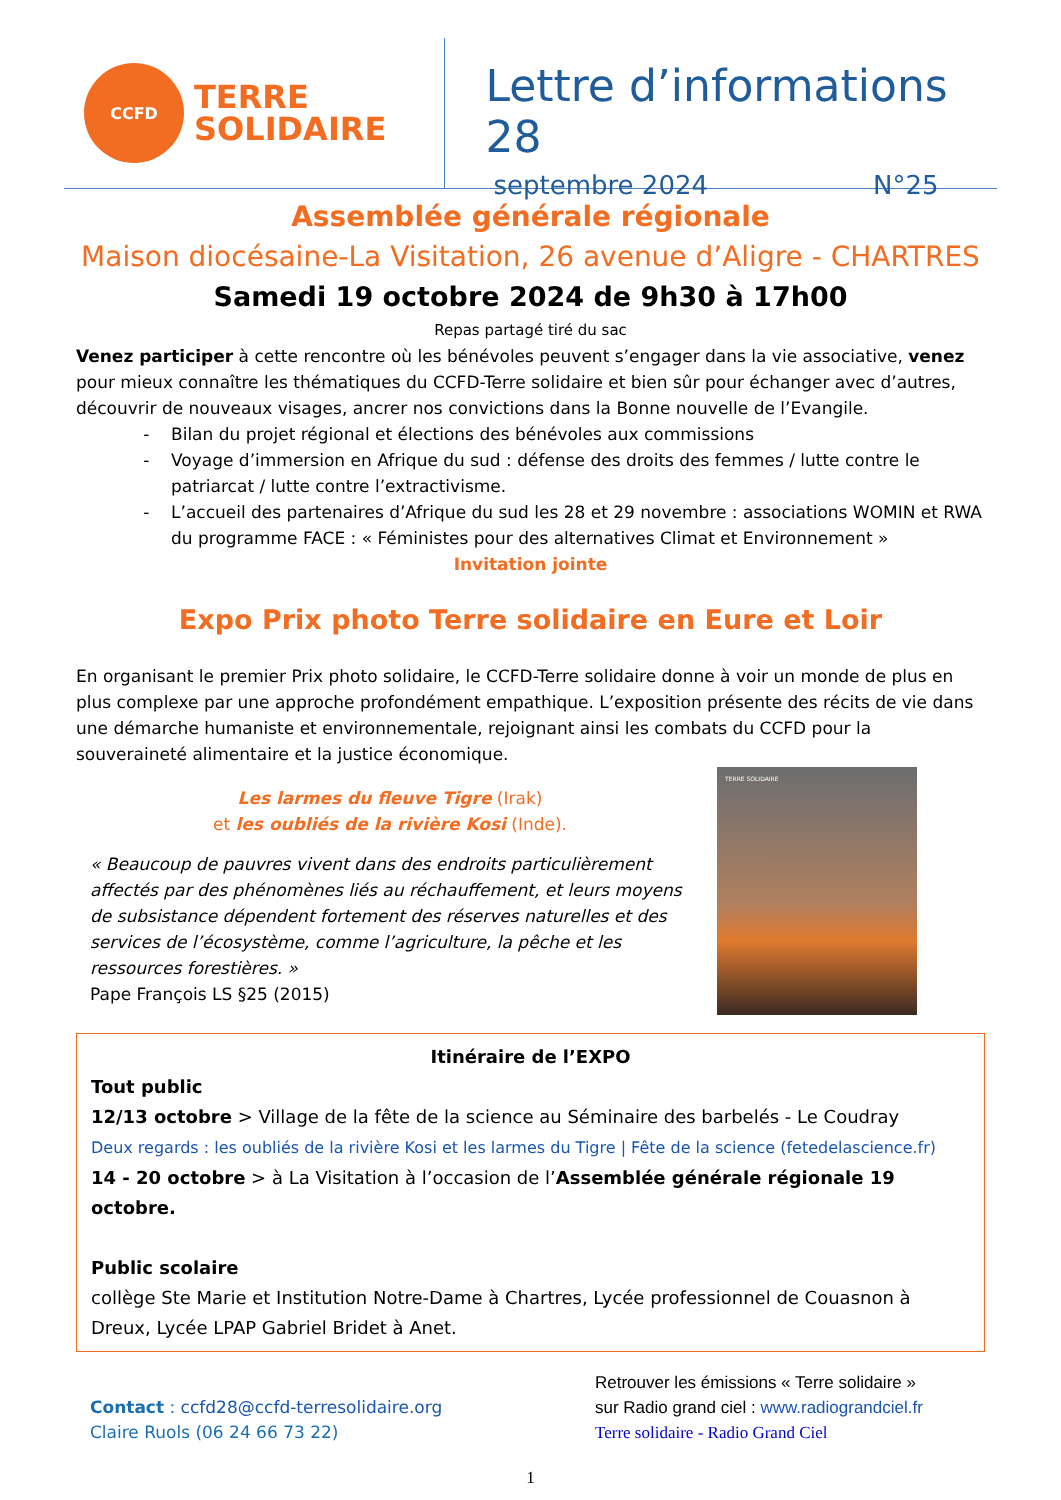CCFD
TERRE
SOLIDAIRE
Lettre d’informations 28
septembre 2024 N°25
Assemblée générale régionale
Maison diocésaine-La Visitation, 26 avenue d’Aligre - CHARTRES
Samedi 19 octobre 2024 de 9h30 à 17h00
Repas partagé tiré du sac
Venez participer à cette rencontre où les bénévoles peuvent s’engager dans la vie associative, venez pour mieux connaître les thématiques du CCFD-Terre solidaire et bien sûr pour échanger avec d’autres, découvrir de nouveaux visages, ancrer nos convictions dans la Bonne nouvelle de l’Evangile.
Bilan du projet régional et élections des bénévoles aux commissions
Voyage d’immersion en Afrique du sud : défense des droits des femmes / lutte contre le patriarcat / lutte contre l’extractivisme.
L’accueil des partenaires d’Afrique du sud les 28 et 29 novembre : associations WOMIN et RWA du programme FACE : « Féministes pour des alternatives Climat et Environnement »
Invitation jointe
Expo Prix photo Terre solidaire en Eure et Loir
En organisant le premier Prix photo solidaire, le CCFD-Terre solidaire donne à voir un monde de plus en plus complexe par une approche profondément empathique. L’exposition présente des récits de vie dans une démarche humaniste et environnementale, rejoignant ainsi les combats du CCFD pour la souveraineté alimentaire et la justice économique.
Les larmes du fleuve Tigre (Irak)
et les oubliés de la rivière Kosi (Inde).
« Beaucoup de pauvres vivent dans des endroits particulièrement affectés par des phénomènes liés au réchauffement, et leurs moyens de subsistance dépendent fortement des réserves naturelles et des services de l’écosystème, comme l’agriculture, la pêche et les ressources forestières. »
Pape François LS §25 (2015)
TERRE SOLIDAIRE
Itinéraire de l’EXPO
Tout public
12/13 octobre > Village de la fête de la science au Séminaire des barbelés - Le Coudray
Deux regards : les oubliés de la rivière Kosi et les larmes du Tigre | Fête de la science (fetedelascience.fr)
14 - 20 octobre > à La Visitation à l’occasion de l’Assemblée générale régionale 19 octobre.
Public scolaire
collège Ste Marie et Institution Notre-Dame à Chartres, Lycée professionnel de Couasnon à Dreux, Lycée LPAP Gabriel Bridet à Anet.
Contact : ccfd28@ccfd-terresolidaire.org
Claire Ruols (06 24 66 73 22)
Retrouver les émissions « Terre solidaire »
sur Radio grand ciel : www.radiograndciel.fr
Terre solidaire - Radio Grand Ciel
1